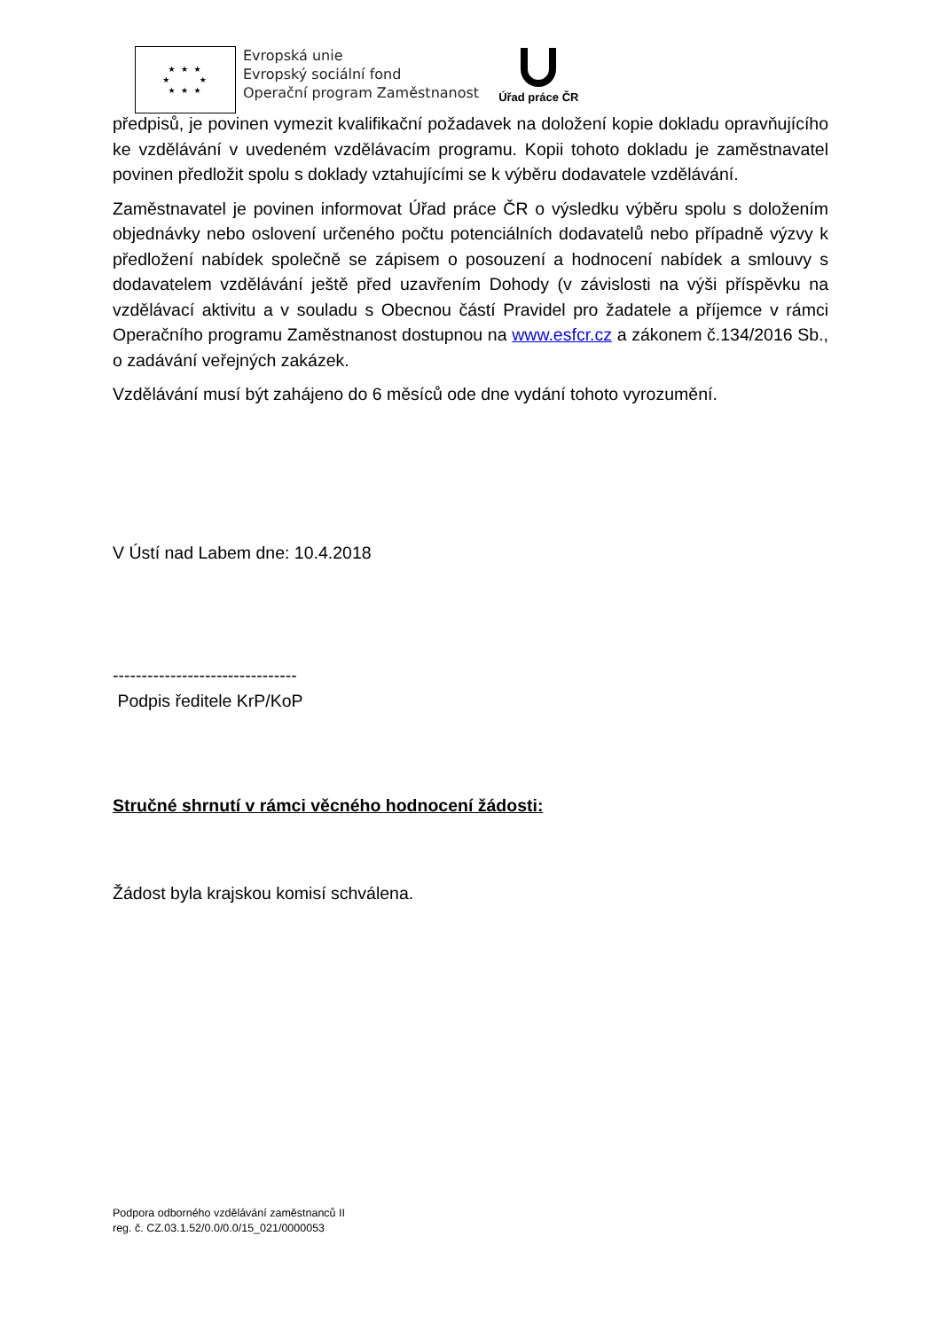★ ★ ★
★ ★
★ ★ ★
Evropská unie
Evropský sociální fond
Operační program Zaměstnanost
Úřad práce ČR
předpisů, je povinen vymezit kvalifikační požadavek na doložení kopie dokladu opravňujícího ke vzdělávání v uvedeném vzdělávacím programu. Kopii tohoto dokladu je zaměstnavatel povinen předložit spolu s doklady vztahujícími se k výběru dodavatele vzdělávání.
Zaměstnavatel je povinen informovat Úřad práce ČR o výsledku výběru spolu s doložením objednávky nebo oslovení určeného počtu potenciálních dodavatelů nebo případně výzvy k předložení nabídek společně se zápisem o posouzení a hodnocení nabídek a smlouvy s dodavatelem vzdělávání ještě před uzavřením Dohody (v závislosti na výši příspěvku na vzdělávací aktivitu a v souladu s Obecnou částí Pravidel pro žadatele a příjemce v rámci Operačního programu Zaměstnanost dostupnou na www.esfcr.cz a zákonem č.134/2016 Sb., o zadávání veřejných zakázek.
Vzdělávání musí být zahájeno do 6 měsíců ode dne vydání tohoto vyrozumění.
V Ústí nad Labem dne: 10.4.2018
--------------------------------
Podpis ředitele KrP/KoP
Stručné shrnutí v rámci věcného hodnocení žádosti:
Žádost byla krajskou komisí schválena.
Podpora odborného vzdělávání zaměstnanců II
reg. č. CZ.03.1.52/0.0/0.0/15_021/0000053